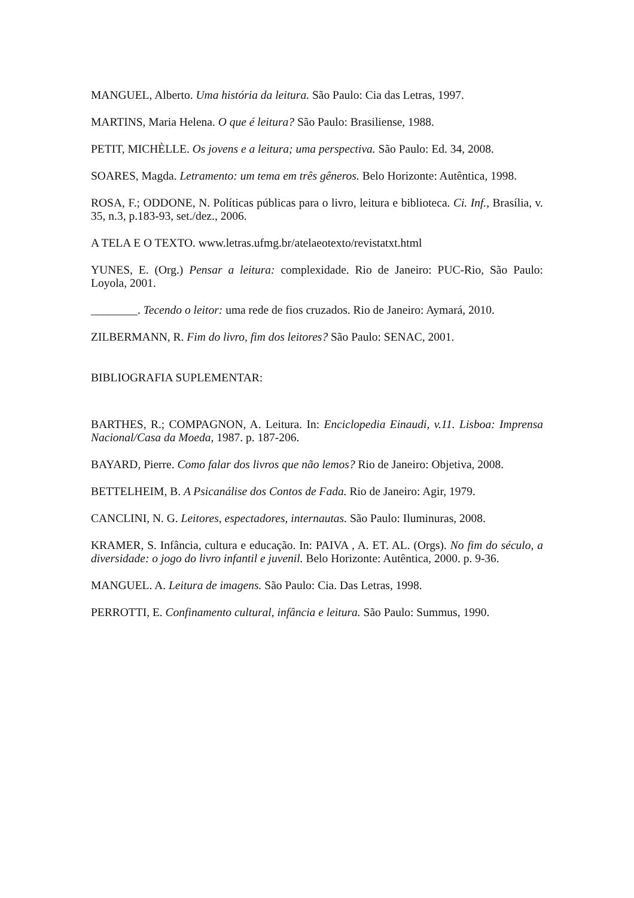MANGUEL, Alberto. Uma história da leitura. São Paulo: Cia das Letras, 1997.
MARTINS, Maria Helena. O que é leitura? São Paulo: Brasiliense, 1988.
PETIT, MICHÈLLE. Os jovens e a leitura; uma perspectiva. São Paulo: Ed. 34, 2008.
SOARES, Magda. Letramento: um tema em três gêneros. Belo Horizonte: Autêntica, 1998.
ROSA, F.; ODDONE, N. Políticas públicas para o livro, leitura e biblioteca. Ci. Inf., Brasília, v. 35, n.3, p.183-93, set./dez., 2006.
A TELA E O TEXTO. www.letras.ufmg.br/atelaeotexto/revistatxt.html
YUNES, E. (Org.) Pensar a leitura: complexidade. Rio de Janeiro: PUC-Rio, São Paulo: Loyola, 2001.
________. Tecendo o leitor: uma rede de fios cruzados. Rio de Janeiro: Aymará, 2010.
ZILBERMANN, R. Fim do livro, fim dos leitores? São Paulo: SENAC, 2001.
BIBLIOGRAFIA SUPLEMENTAR:
BARTHES, R.; COMPAGNON, A. Leitura. In: Enciclopedia Einaudi, v.11. Lisboa: Imprensa Nacional/Casa da Moeda, 1987. p. 187-206.
BAYARD, Pierre. Como falar dos livros que não lemos? Rio de Janeiro: Objetiva, 2008.
BETTELHEIM, B. A Psicanálise dos Contos de Fada. Rio de Janeiro: Agir, 1979.
CANCLINI, N. G. Leitores, espectadores, internautas. São Paulo: Iluminuras, 2008.
KRAMER, S. Infância, cultura e educação. In: PAIVA , A. ET. AL. (Orgs). No fim do século, a diversidade: o jogo do livro infantil e juvenil. Belo Horizonte: Autêntica, 2000. p. 9-36.
MANGUEL. A. Leitura de imagens. São Paulo: Cia. Das Letras, 1998.
PERROTTI, E. Confinamento cultural, infância e leitura. São Paulo: Summus, 1990.